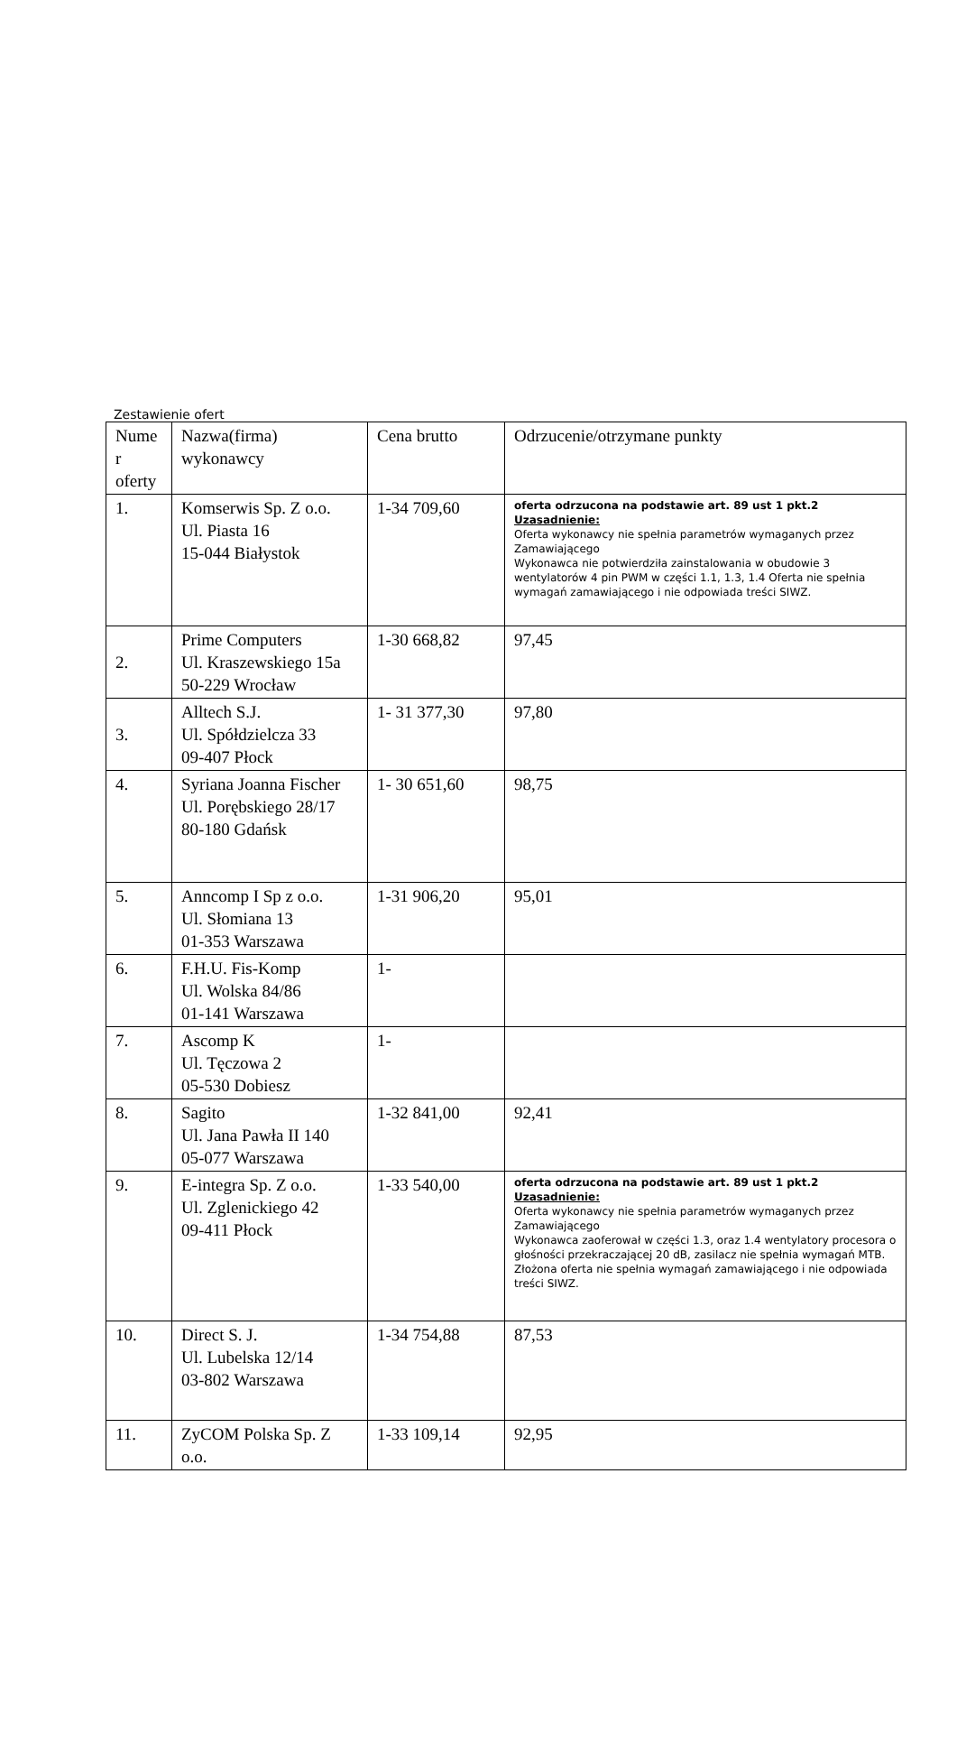Zestawienie ofert
| Nume r oferty | Nazwa(firma) wykonawcy | Cena brutto | Odrzucenie/otrzymane punkty |
| --- | --- | --- | --- |
| 1. | Komserwis Sp. Z o.o. Ul. Piasta 16 15-044 Białystok | 1-34 709,60 | oferta odrzucona na podstawie art. 89 ust 1 pkt.2 Uzasadnienie: Oferta wykonawcy nie spełnia parametrów wymaganych przez Zamawiającego Wykonawca nie potwierdziła zainstalowania w obudowie 3 wentylatorów 4 pin PWM w części 1.1, 1.3, 1.4 Oferta nie spełnia wymagań zamawiającego i nie odpowiada treści SIWZ. |
| 2. | Prime Computers Ul. Kraszewskiego 15a 50-229 Wrocław | 1-30 668,82 | 97,45 |
| 3. | Alltech S.J. Ul. Spółdzielcza 33 09-407 Płock | 1- 31 377,30 | 97,80 |
| 4. | Syriana Joanna Fischer Ul. Porębskiego 28/17 80-180 Gdańsk | 1- 30 651,60 | 98,75 |
| 5. | Anncomp I Sp z o.o. Ul. Słomiana 13 01-353 Warszawa | 1-31 906,20 | 95,01 |
| 6. | F.H.U. Fis-Komp Ul. Wolska 84/86 01-141 Warszawa | 1- | |
| 7. | Ascomp K Ul. Tęczowa 2 05-530 Dobiesz | 1- | |
| 8. | Sagito Ul. Jana Pawła II 140 05-077 Warszawa | 1-32 841,00 | 92,41 |
| 9. | E-integra Sp. Z o.o. Ul. Zglenickiego 42 09-411 Płock | 1-33 540,00 | oferta odrzucona na podstawie art. 89 ust 1 pkt.2 Uzasadnienie: Oferta wykonawcy nie spełnia parametrów wymaganych przez Zamawiającego Wykonawca zaoferował w części 1.3, oraz 1.4 wentylatory procesora o głośności przekraczającej 20 dB, zasilacz nie spełnia wymagań MTB. Złożona oferta nie spełnia wymagań zamawiającego i nie odpowiada treści SIWZ. |
| 10. | Direct S. J. Ul. Lubelska 12/14 03-802 Warszawa | 1-34 754,88 | 87,53 |
| 11. | ZyCOM Polska Sp. Z o.o. | 1-33 109,14 | 92,95 |